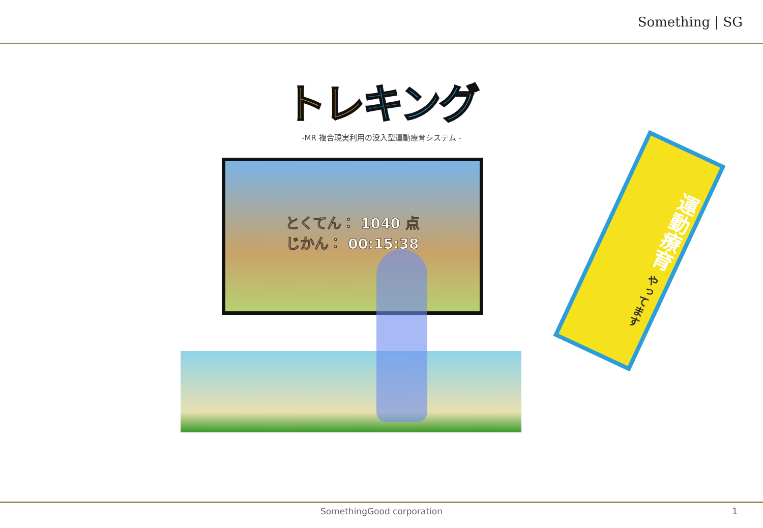Something | SG
トレキング
-MR 複合現実利用の没入型運動療育システム -
とくてん： 1040 点
じかん： 00:15:38
運動療育 やってます
SomethingGood corporation
1